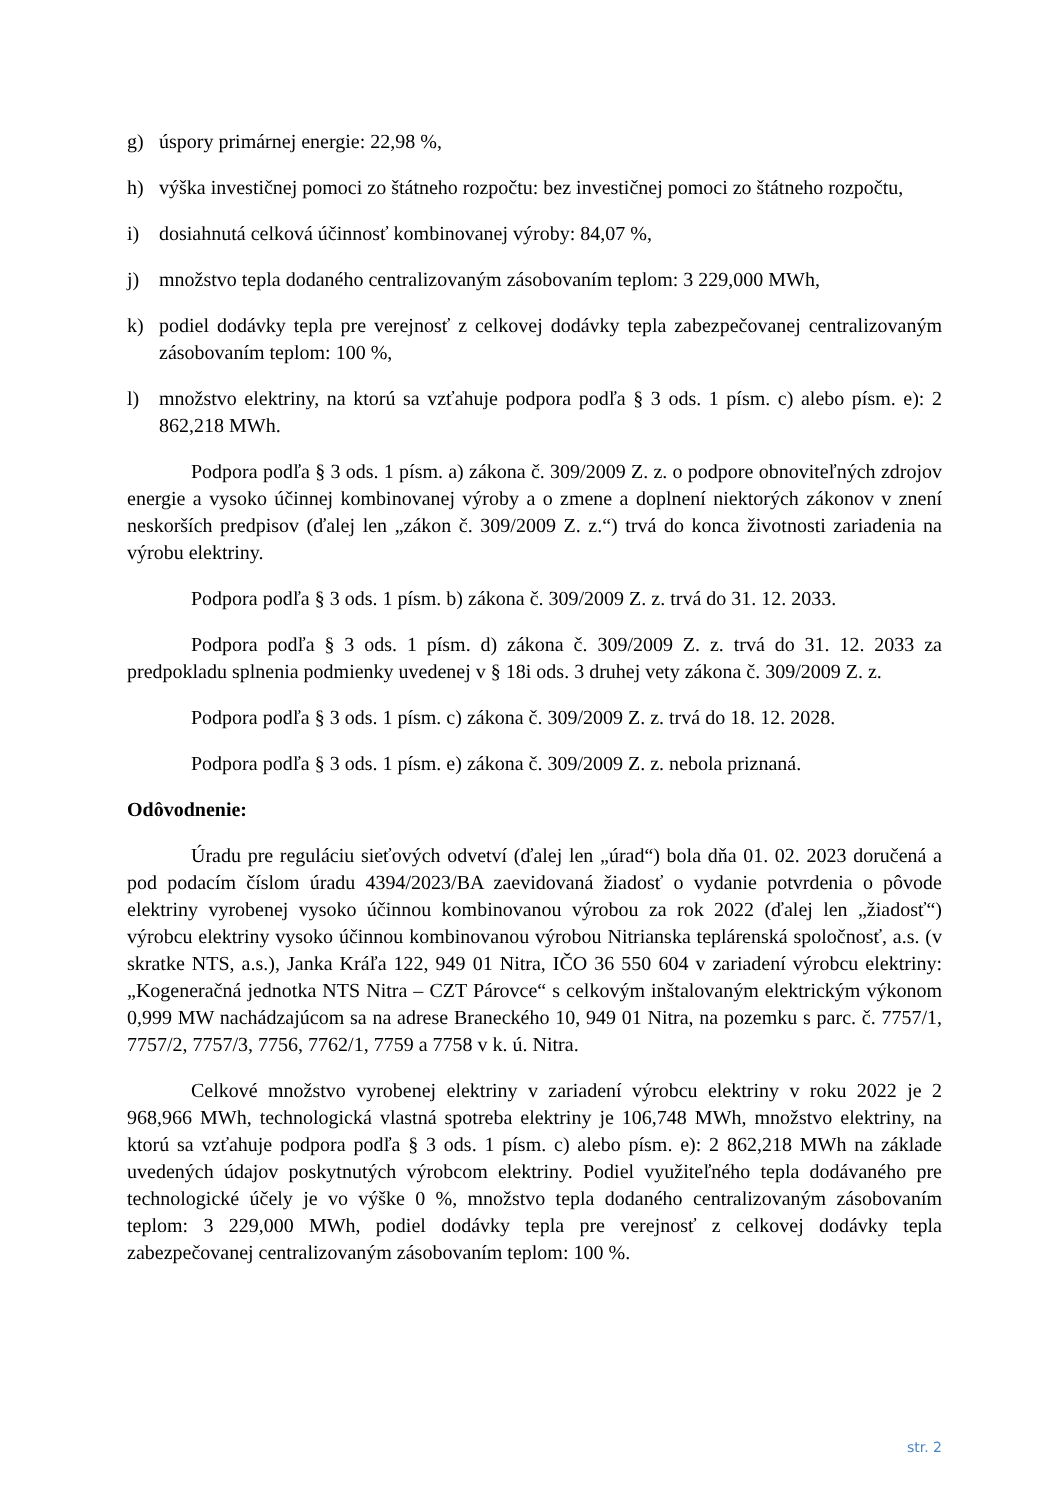g) úspory primárnej energie: 22,98 %,
h) výška investičnej pomoci zo štátneho rozpočtu: bez investičnej pomoci zo štátneho rozpočtu,
i) dosiahnutá celková účinnosť kombinovanej výroby: 84,07 %,
j) množstvo tepla dodaného centralizovaným zásobovaním teplom: 3 229,000 MWh,
k) podiel dodávky tepla pre verejnosť z celkovej dodávky tepla zabezpečovanej centralizovaným zásobovaním teplom: 100 %,
l) množstvo elektriny, na ktorú sa vzťahuje podpora podľa § 3 ods. 1 písm. c) alebo písm. e): 2 862,218 MWh.
Podpora podľa § 3 ods. 1 písm. a) zákona č. 309/2009 Z. z. o podpore obnoviteľných zdrojov energie a vysoko účinnej kombinovanej výroby a o zmene a doplnení niektorých zákonov v znení neskorších predpisov (ďalej len „zákon č. 309/2009 Z. z.“) trvá do konca životnosti zariadenia na výrobu elektriny.
Podpora podľa § 3 ods. 1 písm. b) zákona č. 309/2009 Z. z. trvá do 31. 12. 2033.
Podpora podľa § 3 ods. 1 písm. d) zákona č. 309/2009 Z. z. trvá do 31. 12. 2033 za predpokladu splnenia podmienky uvedenej v § 18i ods. 3 druhej vety zákona č. 309/2009 Z. z.
Podpora podľa § 3 ods. 1 písm. c) zákona č. 309/2009 Z. z. trvá do 18. 12. 2028.
Podpora podľa § 3 ods. 1 písm. e) zákona č. 309/2009 Z. z. nebola priznaná.
Odôvodnenie:
Úradu pre reguláciu sieťových odvetví (ďalej len „úrad“) bola dňa 01. 02. 2023 doručená a pod podacím číslom úradu 4394/2023/BA zaevidovaná žiadosť o vydanie potvrdenia o pôvode elektriny vyrobenej vysoko účinnou kombinovanou výrobou za rok 2022 (ďalej len „žiadosť“) výrobcu elektriny vysoko účinnou kombinovanou výrobou Nitrianska teplárenská spoločnosť, a.s. (v skratke NTS, a.s.), Janka Kráľa 122, 949 01 Nitra, IČO 36 550 604 v zariadení výrobcu elektriny: „Kogeneračná jednotka NTS Nitra – CZT Párovce“ s celkovým inštalovaným elektrickým výkonom 0,999 MW nachádzajúcom sa na adrese Braneckého 10, 949 01 Nitra, na pozemku s parc. č. 7757/1, 7757/2, 7757/3, 7756, 7762/1, 7759 a 7758 v k. ú. Nitra.
Celkové množstvo vyrobenej elektriny v zariadení výrobcu elektriny v roku 2022 je 2 968,966 MWh, technologická vlastná spotreba elektriny je 106,748 MWh, množstvo elektriny, na ktorú sa vzťahuje podpora podľa § 3 ods. 1 písm. c) alebo písm. e): 2 862,218 MWh na základe uvedených údajov poskytnutých výrobcom elektriny. Podiel využiteľného tepla dodávaného pre technologické účely je vo výške 0 %, množstvo tepla dodaného centralizovaným zásobovaním teplom: 3 229,000 MWh, podiel dodávky tepla pre verejnosť z celkovej dodávky tepla zabezpečovanej centralizovaným zásobovaním teplom: 100 %.
str. 2